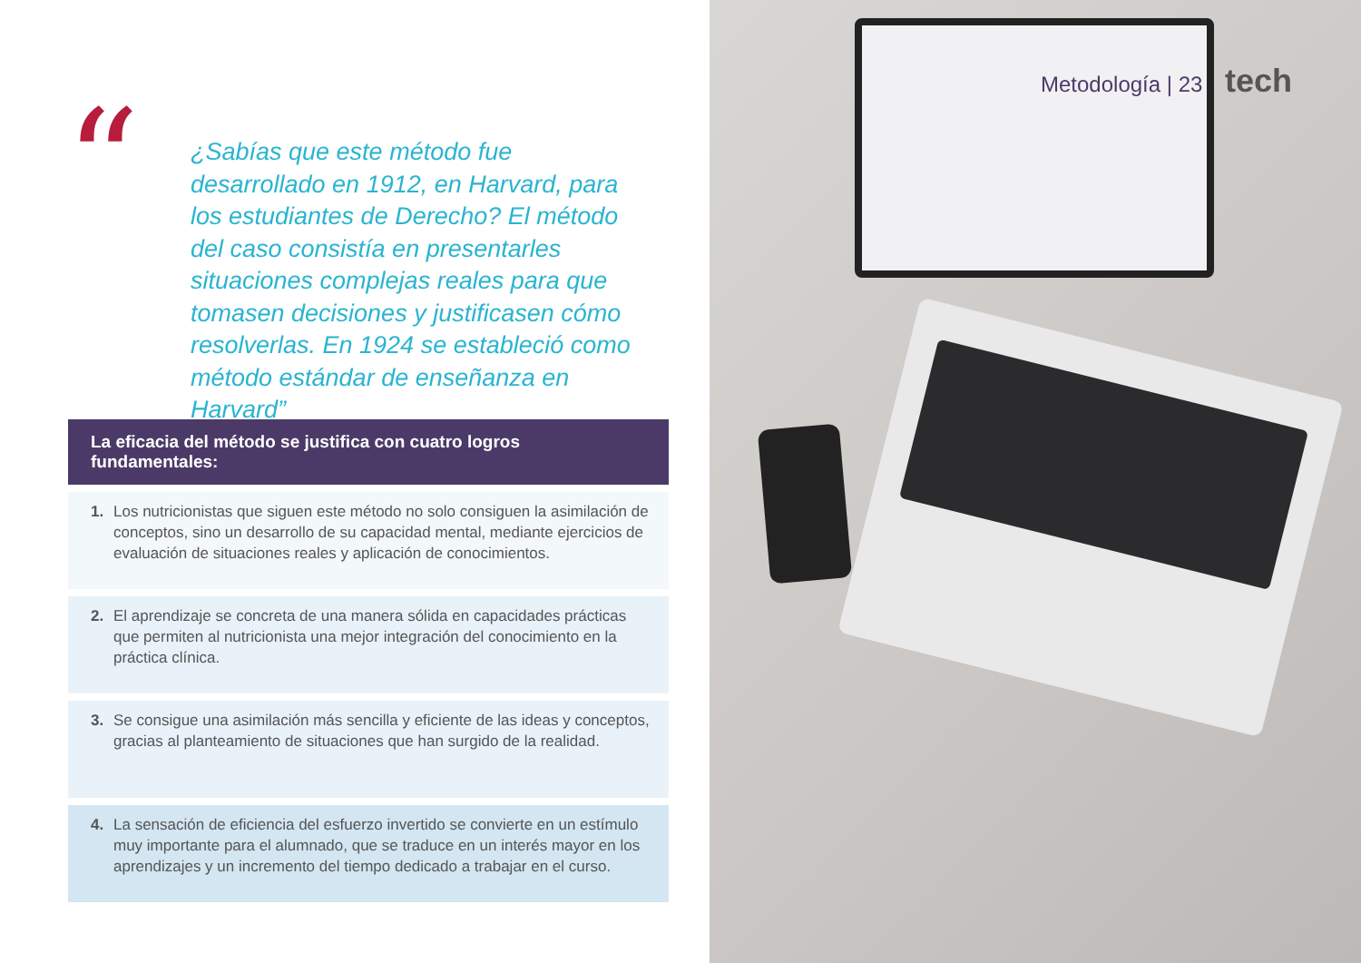“
¿Sabías que este método fue desarrollado en 1912, en Harvard, para los estudiantes de Derecho? El método del caso consistía en presentarles situaciones complejas reales para que tomasen decisiones y justificasen cómo resolverlas. En 1924 se estableció como método estándar de enseñanza en Harvard”
La eficacia del método se justifica con cuatro logros fundamentales:
1. Los nutricionistas que siguen este método no solo consiguen la asimilación de conceptos, sino un desarrollo de su capacidad mental, mediante ejercicios de evaluación de situaciones reales y aplicación de conocimientos.
2. El aprendizaje se concreta de una manera sólida en capacidades prácticas que permiten al nutricionista una mejor integración del conocimiento en la práctica clínica.
3. Se consigue una asimilación más sencilla y eficiente de las ideas y conceptos, gracias al planteamiento de situaciones que han surgido de la realidad.
4. La sensación de eficiencia del esfuerzo invertido se convierte en un estímulo muy importante para el alumnado, que se traduce en un interés mayor en los aprendizajes y un incremento del tiempo dedicado a trabajar en el curso.
Metodología | 23 tech